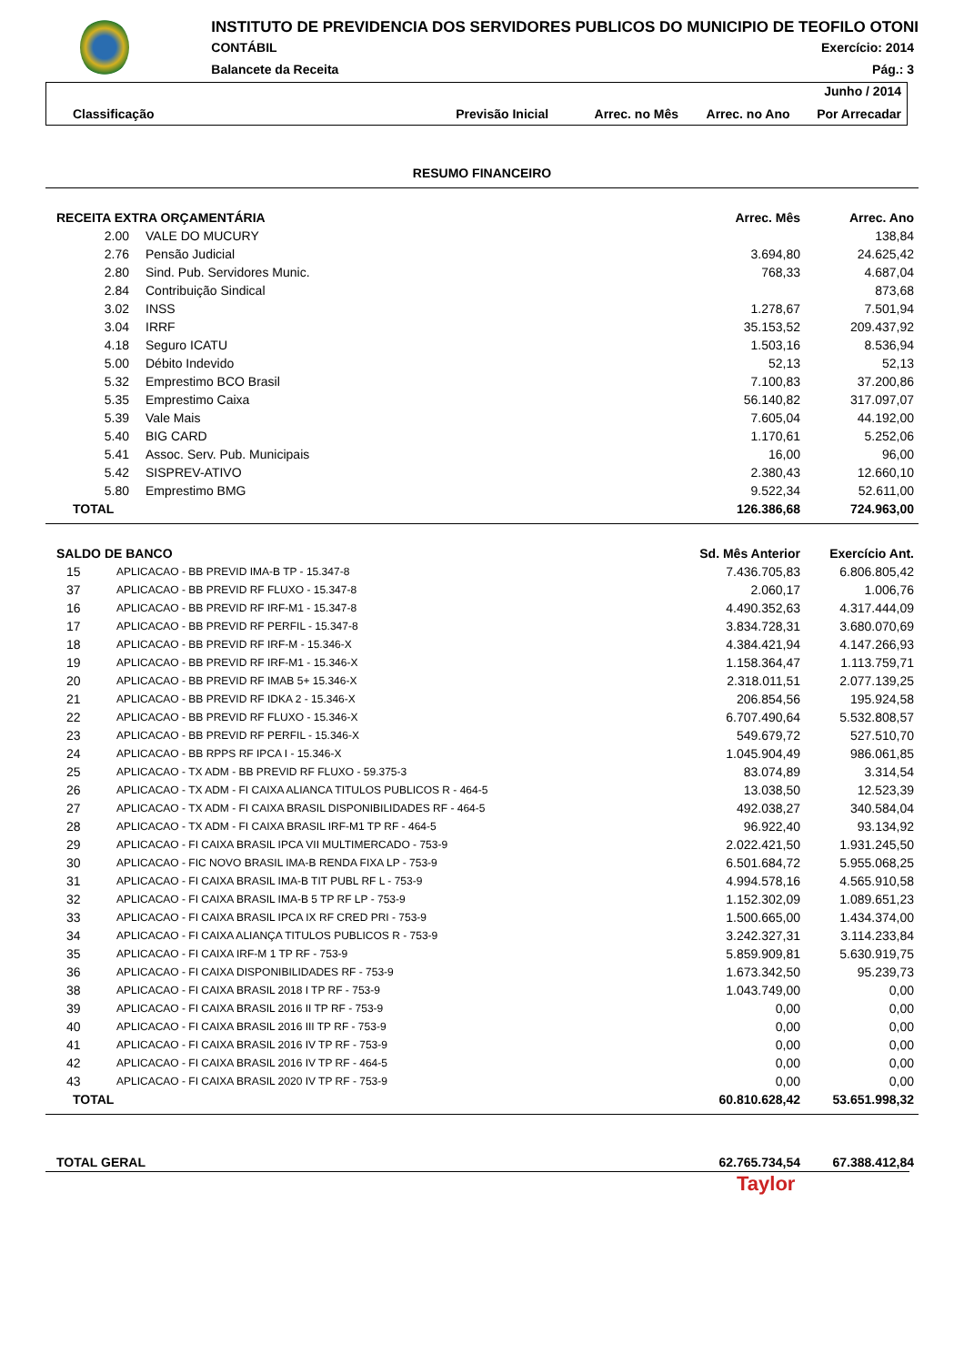INSTITUTO DE PREVIDENCIA DOS SERVIDORES PUBLICOS DO MUNICIPIO DE TEOFILO OTONI
CONTÁBIL Exercício: 2014
Balancete da Receita Pág.: 3
Junho / 2014 Classificação Previsão Inicial Arrec. no Mês Arrec. no Ano Por Arrecadar
RESUMO FINANCEIRO
| RECEITA EXTRA ORÇAMENTÁRIA | | | Arrec. Mês | Arrec. Ano |
| --- | --- | --- | --- | --- |
| 2.00 | | VALE DO MUCURY | | 138,84 |
| 2.76 | | Pensão Judicial | 3.694,80 | 24.625,42 |
| 2.80 | | Sind. Pub. Servidores Munic. | 768,33 | 4.687,04 |
| 2.84 | | Contribuição Sindical | | 873,68 |
| 3.02 | | INSS | 1.278,67 | 7.501,94 |
| 3.04 | | IRRF | 35.153,52 | 209.437,92 |
| 4.18 | | Seguro ICATU | 1.503,16 | 8.536,94 |
| 5.00 | | Débito Indevido | 52,13 | 52,13 |
| 5.32 | | Emprestimo BCO Brasil | 7.100,83 | 37.200,86 |
| 5.35 | | Emprestimo Caixa | 56.140,82 | 317.097,07 |
| 5.39 | | Vale Mais | 7.605,04 | 44.192,00 |
| 5.40 | | BIG CARD | 1.170,61 | 5.252,06 |
| 5.41 | | Assoc. Serv. Pub. Municipais | 16,00 | 96,00 |
| 5.42 | | SISPREV-ATIVO | 2.380,43 | 12.660,10 |
| 5.80 | | Emprestimo BMG | 9.522,34 | 52.611,00 |
| TOTAL | | | 126.386,68 | 724.963,00 |
| SALDO DE BANCO | | Sd. Mês Anterior | Exercício Ant. |
| --- | --- | --- | --- |
| 15 | APLICACAO - BB PREVID IMA-B TP - 15.347-8 | 7.436.705,83 | 6.806.805,42 |
| 37 | APLICACAO - BB PREVID RF FLUXO - 15.347-8 | 2.060,17 | 1.006,76 |
| 16 | APLICACAO - BB PREVID RF IRF-M1 - 15.347-8 | 4.490.352,63 | 4.317.444,09 |
| 17 | APLICACAO - BB PREVID RF PERFIL - 15.347-8 | 3.834.728,31 | 3.680.070,69 |
| 18 | APLICACAO - BB PREVID RF IRF-M - 15.346-X | 4.384.421,94 | 4.147.266,93 |
| 19 | APLICACAO - BB PREVID RF IRF-M1 - 15.346-X | 1.158.364,47 | 1.113.759,71 |
| 20 | APLICACAO - BB PREVID RF IMAB 5+ 15.346-X | 2.318.011,51 | 2.077.139,25 |
| 21 | APLICACAO - BB PREVID RF IDKA 2 - 15.346-X | 206.854,56 | 195.924,58 |
| 22 | APLICACAO - BB PREVID RF FLUXO - 15.346-X | 6.707.490,64 | 5.532.808,57 |
| 23 | APLICACAO - BB PREVID RF PERFIL - 15.346-X | 549.679,72 | 527.510,70 |
| 24 | APLICACAO - BB RPPS RF IPCA I - 15.346-X | 1.045.904,49 | 986.061,85 |
| 25 | APLICACAO - TX ADM - BB PREVID RF FLUXO - 59.375-3 | 83.074,89 | 3.314,54 |
| 26 | APLICACAO - TX ADM - FI CAIXA ALIANCA TITULOS PUBLICOS R - 464-5 | 13.038,50 | 12.523,39 |
| 27 | APLICACAO - TX ADM - FI CAIXA BRASIL DISPONIBILIDADES RF - 464-5 | 492.038,27 | 340.584,04 |
| 28 | APLICACAO - TX ADM - FI CAIXA BRASIL IRF-M1 TP RF - 464-5 | 96.922,40 | 93.134,92 |
| 29 | APLICACAO - FI CAIXA BRASIL IPCA VII MULTIMERCADO - 753-9 | 2.022.421,50 | 1.931.245,50 |
| 30 | APLICACAO - FIC NOVO BRASIL IMA-B RENDA FIXA LP - 753-9 | 6.501.684,72 | 5.955.068,25 |
| 31 | APLICACAO - FI CAIXA BRASIL IMA-B TIT PUBL RF L - 753-9 | 4.994.578,16 | 4.565.910,58 |
| 32 | APLICACAO - FI CAIXA BRASIL IMA-B 5 TP RF LP - 753-9 | 1.152.302,09 | 1.089.651,23 |
| 33 | APLICACAO - FI CAIXA BRASIL IPCA IX RF CRED PRI - 753-9 | 1.500.665,00 | 1.434.374,00 |
| 34 | APLICACAO - FI CAIXA ALIANÇA TITULOS PUBLICOS R - 753-9 | 3.242.327,31 | 3.114.233,84 |
| 35 | APLICACAO - FI CAIXA IRF-M 1 TP RF - 753-9 | 5.859.909,81 | 5.630.919,75 |
| 36 | APLICACAO - FI CAIXA DISPONIBILIDADES RF - 753-9 | 1.673.342,50 | 95.239,73 |
| 38 | APLICACAO - FI CAIXA BRASIL 2018 I TP RF - 753-9 | 1.043.749,00 | 0,00 |
| 39 | APLICACAO - FI CAIXA BRASIL 2016 II TP RF - 753-9 | 0,00 | 0,00 |
| 40 | APLICACAO - FI CAIXA BRASIL 2016 III TP RF - 753-9 | 0,00 | 0,00 |
| 41 | APLICACAO - FI CAIXA BRASIL 2016 IV TP RF - 753-9 | 0,00 | 0,00 |
| 42 | APLICACAO - FI CAIXA BRASIL 2016 IV TP RF - 464-5 | 0,00 | 0,00 |
| 43 | APLICACAO - FI CAIXA BRASIL 2020 IV TP RF - 753-9 | 0,00 | 0,00 |
| TOTAL | | 60.810.628,42 | 53.651.998,32 |
| TOTAL GERAL | 62.765.734,54 | 67.388.412,84 |
| --- | --- | --- |
Taylor